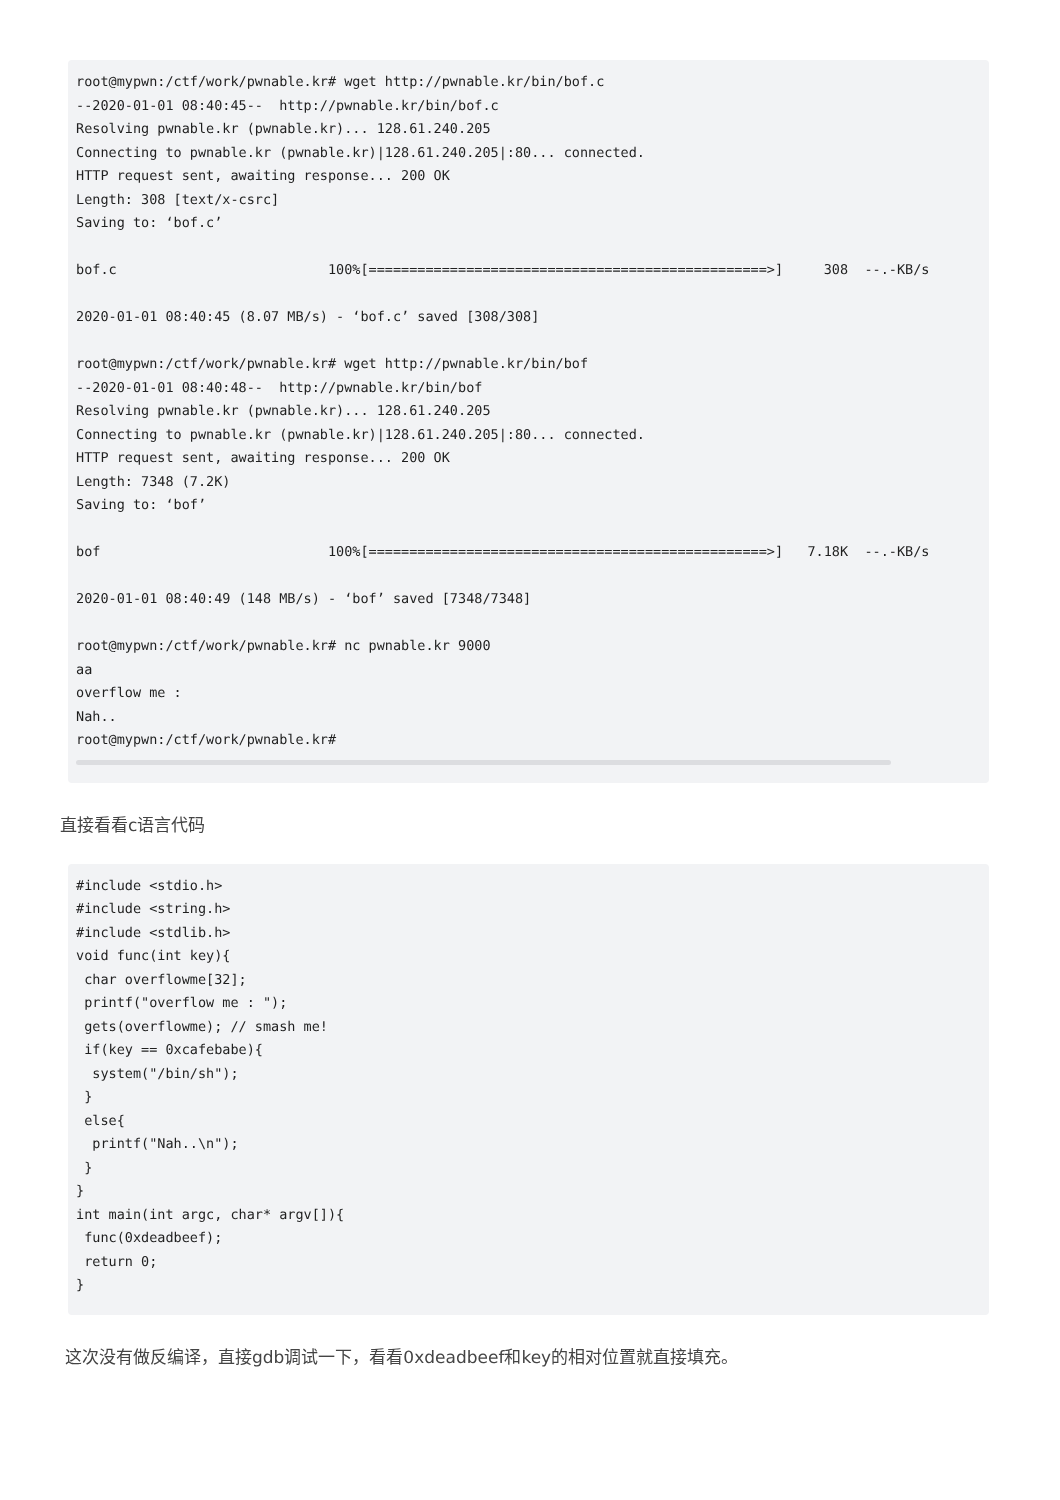root@mypwn:/ctf/work/pwnable.kr# wget http://pwnable.kr/bin/bof.c
--2020-01-01 08:40:45--  http://pwnable.kr/bin/bof.c
Resolving pwnable.kr (pwnable.kr)... 128.61.240.205
Connecting to pwnable.kr (pwnable.kr)|128.61.240.205|:80... connected.
HTTP request sent, awaiting response... 200 OK
Length: 308 [text/x-csrc]
Saving to: ‘bof.c’

bof.c                          100%[=================================================>]     308  --.-KB/s

2020-01-01 08:40:45 (8.07 MB/s) - ‘bof.c’ saved [308/308]

root@mypwn:/ctf/work/pwnable.kr# wget http://pwnable.kr/bin/bof
--2020-01-01 08:40:48--  http://pwnable.kr/bin/bof
Resolving pwnable.kr (pwnable.kr)... 128.61.240.205
Connecting to pwnable.kr (pwnable.kr)|128.61.240.205|:80... connected.
HTTP request sent, awaiting response... 200 OK
Length: 7348 (7.2K)
Saving to: ‘bof’

bof                            100%[=================================================>]   7.18K  --.-KB/s

2020-01-01 08:40:49 (148 MB/s) - ‘bof’ saved [7348/7348]

root@mypwn:/ctf/work/pwnable.kr# nc pwnable.kr 9000
aa
overflow me :
Nah..
root@mypwn:/ctf/work/pwnable.kr#
直接看看c语言代码
#include <stdio.h>
#include <string.h>
#include <stdlib.h>
void func(int key){
 char overflowme[32];
 printf("overflow me : ");
 gets(overflowme); // smash me!
 if(key == 0xcafebabe){
  system("/bin/sh");
 }
 else{
  printf("Nah..\n");
 }
}
int main(int argc, char* argv[]){
 func(0xdeadbeef);
 return 0;
}
这次没有做反编译，直接gdb调试一下，看看0xdeadbeef和key的相对位置就直接填充。